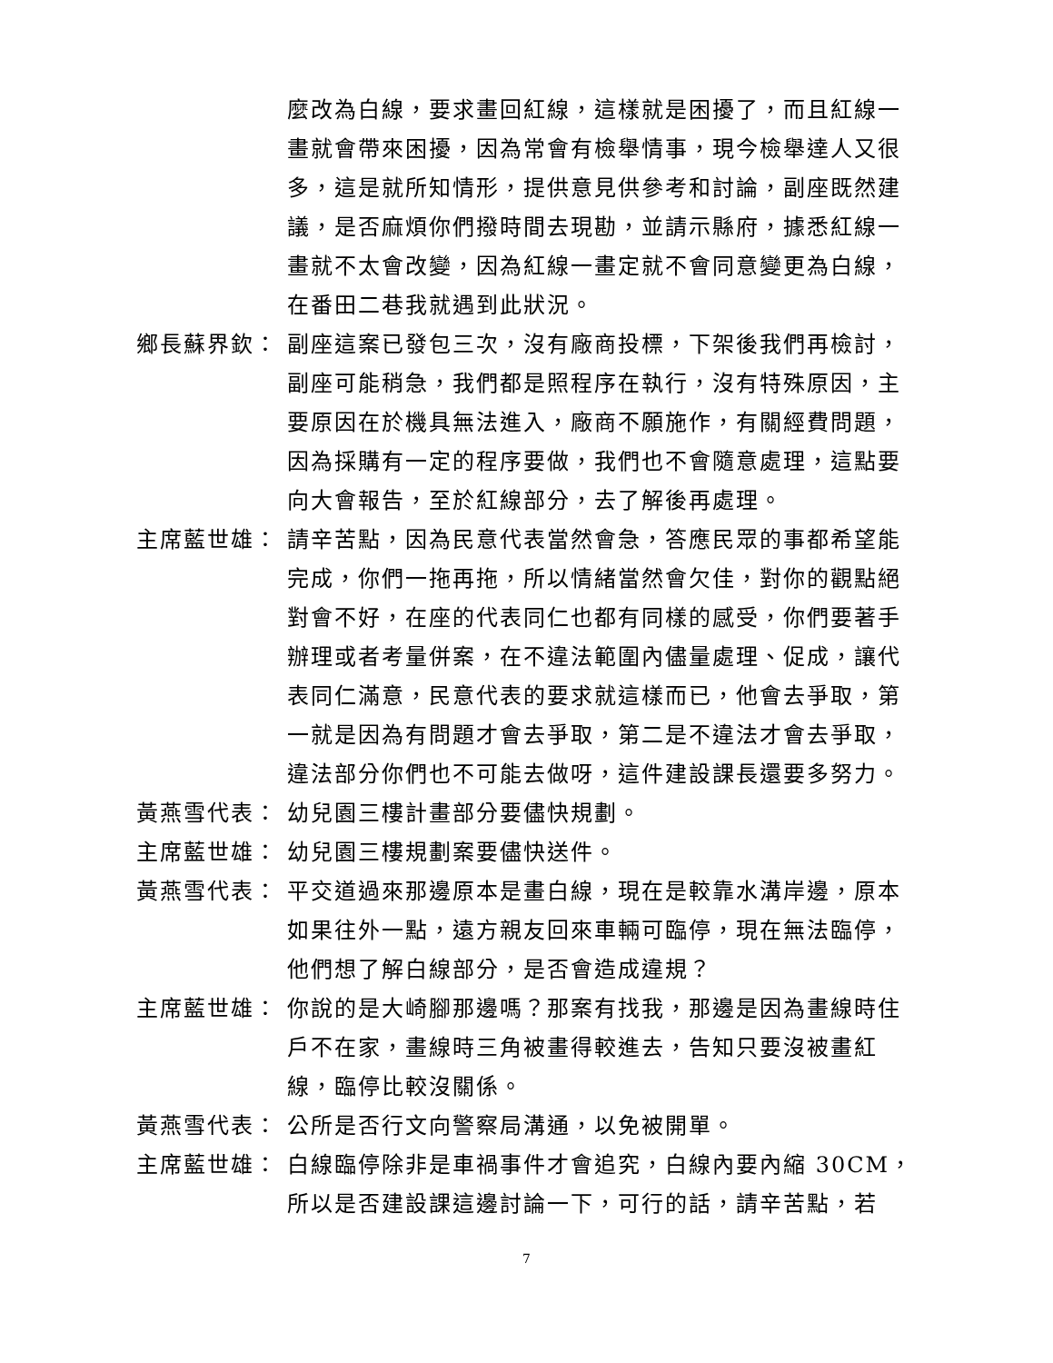麼改為白線，要求畫回紅線，這樣就是困擾了，而且紅線一畫就會帶來困擾，因為常會有檢舉情事，現今檢舉達人又很多，這是就所知情形，提供意見供參考和討論，副座既然建議，是否麻煩你們撥時間去現勘，並請示縣府，據悉紅線一畫就不太會改變，因為紅線一畫定就不會同意變更為白線，在番田二巷我就遇到此狀況。
鄉長蘇界欽： 副座這案已發包三次，沒有廠商投標，下架後我們再檢討，副座可能稍急，我們都是照程序在執行，沒有特殊原因，主要原因在於機具無法進入，廠商不願施作，有關經費問題，因為採購有一定的程序要做，我們也不會隨意處理，這點要向大會報告，至於紅線部分，去了解後再處理。
主席藍世雄： 請辛苦點，因為民意代表當然會急，答應民眾的事都希望能完成，你們一拖再拖，所以情緒當然會欠佳，對你的觀點絕對會不好，在座的代表同仁也都有同樣的感受，你們要著手辦理或者考量併案，在不違法範圍內儘量處理、促成，讓代表同仁滿意，民意代表的要求就這樣而已，他會去爭取，第一就是因為有問題才會去爭取，第二是不違法才會去爭取，違法部分你們也不可能去做呀，這件建設課長還要多努力。
黃燕雪代表： 幼兒園三樓計畫部分要儘快規劃。
主席藍世雄： 幼兒園三樓規劃案要儘快送件。
黃燕雪代表： 平交道過來那邊原本是畫白線，現在是較靠水溝岸邊，原本如果往外一點，遠方親友回來車輛可臨停，現在無法臨停，他們想了解白線部分，是否會造成違規？
主席藍世雄： 你說的是大崎腳那邊嗎？那案有找我，那邊是因為畫線時住戶不在家，畫線時三角被畫得較進去，告知只要沒被畫紅線，臨停比較沒關係。
黃燕雪代表： 公所是否行文向警察局溝通，以免被開單。
主席藍世雄： 白線臨停除非是車禍事件才會追究，白線內要內縮 30CM，所以是否建設課這邊討論一下，可行的話，請辛苦點，若
7